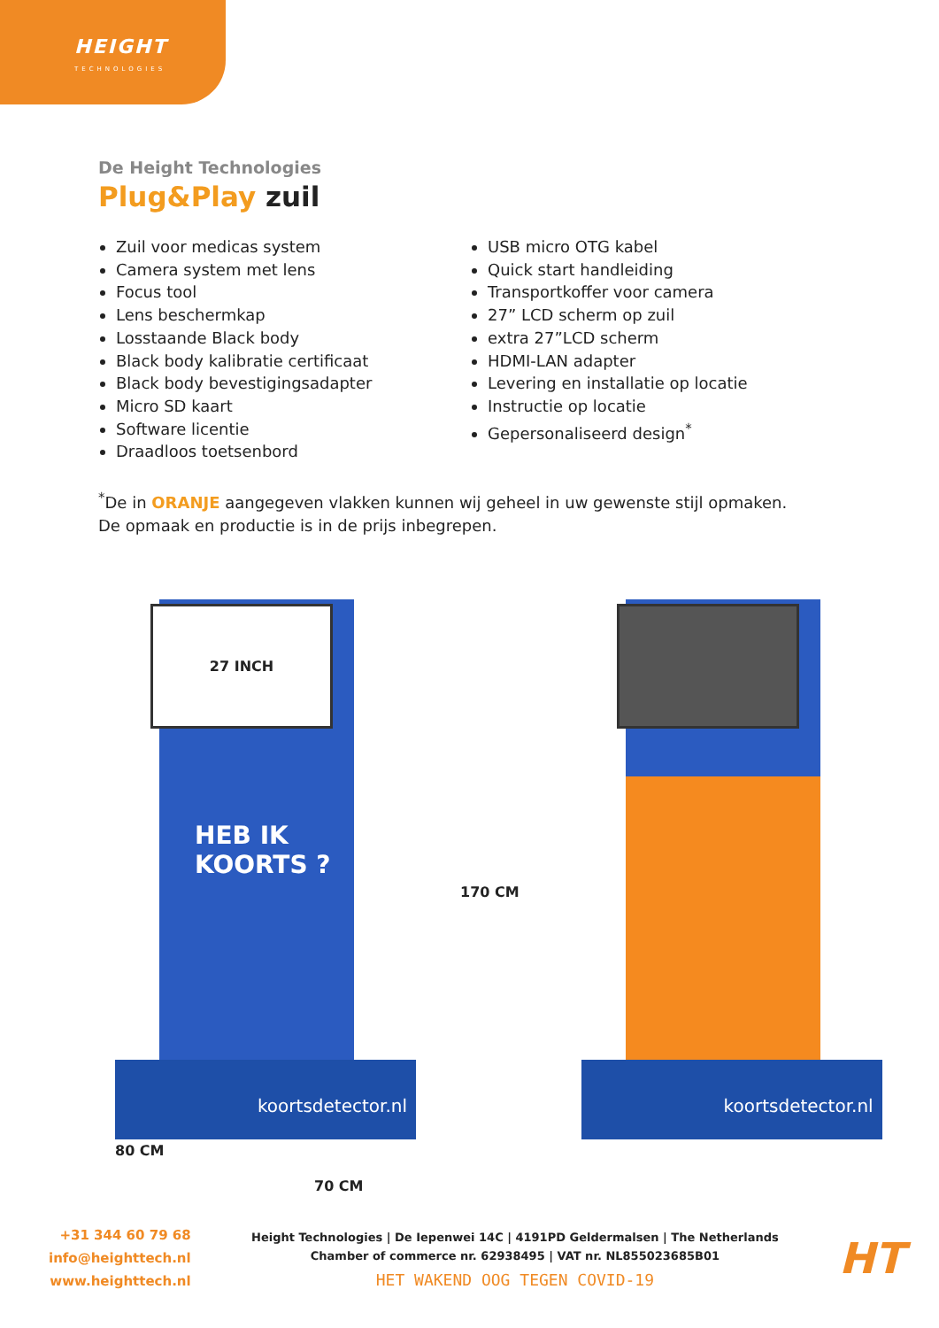HEIGHT
TECHNOLOGIES
De Height Technologies
Plug&Play zuil
Zuil voor medicas system
Camera system met lens
Focus tool
Lens beschermkap
Losstaande Black body
Black body kalibratie certificaat
Black body bevestigingsadapter
Micro SD kaart
Software licentie
Draadloos toetsenbord
USB micro OTG kabel
Quick start handleiding
Transportkoffer voor camera
27” LCD scherm op zuil
extra 27”LCD scherm
HDMI-LAN adapter
Levering en installatie op locatie
Instructie op locatie
Gepersonaliseerd design<sup>*</sup>
<sup>*</sup> De in ORANJE aangegeven vlakken kunnen wij geheel in uw gewenste stijl opmaken.
De opmaak en productie is in de prijs inbegrepen.
27 INCH
HEB IK
KOORTS ?
koortsdetector.nl
170 CM
koortsdetector.nl
80 CM
70 CM
+31 344 60 79 68
info@heighttech.nl
www.heighttech.nl
Height Technologies | De Iepenwei 14C | 4191PD Geldermalsen | The Netherlands
Chamber of commerce nr. 62938495 | VAT nr. NL855023685B01
HET WAKEND OOG TEGEN COVID-19
HT